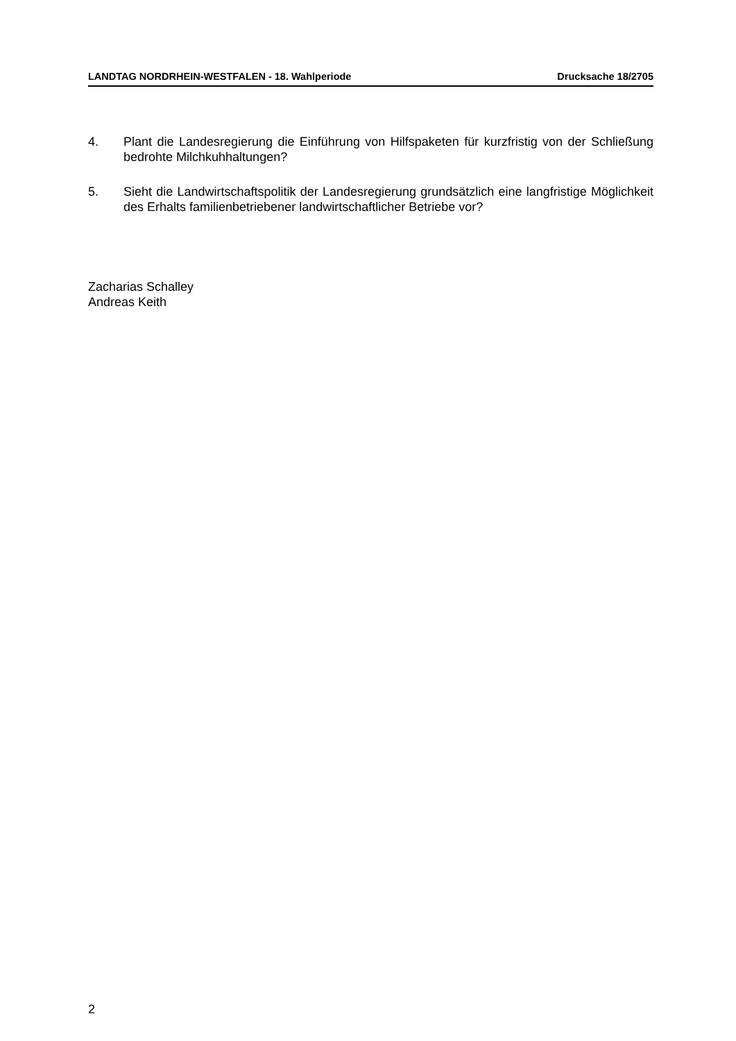LANDTAG NORDRHEIN-WESTFALEN - 18. Wahlperiode Drucksache 18/2705
4. Plant die Landesregierung die Einführung von Hilfspaketen für kurzfristig von der Schließung bedrohte Milchkuhhaltungen?
5. Sieht die Landwirtschaftspolitik der Landesregierung grundsätzlich eine langfristige Möglichkeit des Erhalts familienbetriebener landwirtschaftlicher Betriebe vor?
Zacharias Schalley
Andreas Keith
2